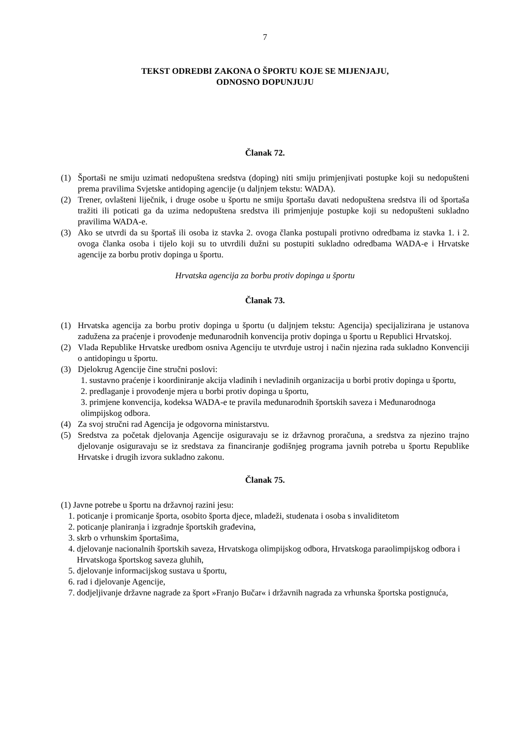7
TEKST ODREDBI ZAKONA O ŠPORTU KOJE SE MIJENJAJU,
ODNOSNO DOPUNJUJU
Članak 72.
(1) Športaši ne smiju uzimati nedopuštena sredstva (doping) niti smiju primjenjivati postupke koji su nedopušteni prema pravilima Svjetske antidoping agencije (u daljnjem tekstu: WADA).
(2) Trener, ovlašteni liječnik, i druge osobe u športu ne smiju športašu davati nedopuštena sredstva ili od športaša tražiti ili poticati ga da uzima nedopuštena sredstva ili primjenjuje postupke koji su nedopušteni sukladno pravilima WADA-e.
(3) Ako se utvrdi da su športaš ili osoba iz stavka 2. ovoga članka postupali protivno odredbama iz stavka 1. i 2. ovoga članka osoba i tijelo koji su to utvrdili dužni su postupiti sukladno odredbama WADA-e i Hrvatske agencije za borbu protiv dopinga u športu.
Hrvatska agencija za borbu protiv dopinga u športu
Članak 73.
(1) Hrvatska agencija za borbu protiv dopinga u športu (u daljnjem tekstu: Agencija) specijalizirana je ustanova zadužena za praćenje i provođenje međunarodnih konvencija protiv dopinga u športu u Republici Hrvatskoj.
(2) Vlada Republike Hrvatske uredbom osniva Agenciju te utvrđuje ustroj i način njezina rada sukladno Konvenciji o antidopingu u športu.
(3) Djelokrug Agencije čine stručni poslovi:
1. sustavno praćenje i koordiniranje akcija vladinih i nevladinih organizacija u borbi protiv dopinga u športu,
2. predlaganje i provođenje mjera u borbi protiv dopinga u športu,
3. primjene konvencija, kodeksa WADA-e te pravila međunarodnih športskih saveza i Međunarodnoga olimpijskog odbora.
(4) Za svoj stručni rad Agencija je odgovorna ministarstvu.
(5) Sredstva za početak djelovanja Agencije osiguravaju se iz državnog proračuna, a sredstva za njezino trajno djelovanje osiguravaju se iz sredstava za financiranje godišnjeg programa javnih potreba u športu Republike Hrvatske i drugih izvora sukladno zakonu.
Članak 75.
(1) Javne potrebe u športu na državnoj razini jesu:
1. poticanje i promicanje športa, osobito športa djece, mladeži, studenata i osoba s invaliditetom
2. poticanje planiranja i izgradnje športskih građevina,
3. skrb o vrhunskim športašima,
4. djelovanje nacionalnih športskih saveza, Hrvatskoga olimpijskog odbora, Hrvatskoga paraolimpijskog odbora i Hrvatskoga športskog saveza gluhih,
5. djelovanje informacijskog sustava u športu,
6. rad i djelovanje Agencije,
7. dodjeljivanje državne nagrade za šport »Franjo Bučar« i državnih nagrada za vrhunska športska postignuća,